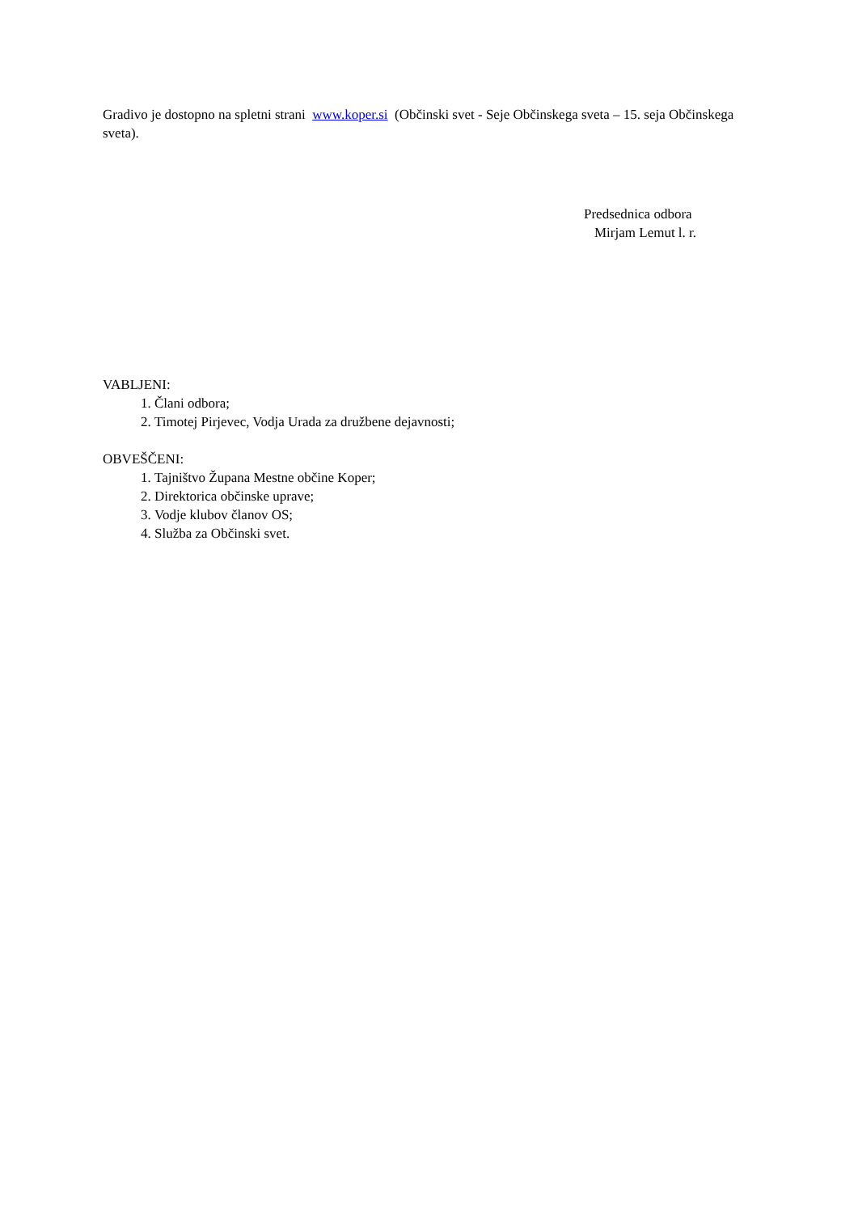Gradivo je dostopno na spletni strani www.koper.si (Občinski svet - Seje Občinskega sveta – 15. seja Občinskega sveta).
Predsednica odbora
Mirjam Lemut l. r.
VABLJENI:
1. Člani odbora;
2. Timotej Pirjevec, Vodja Urada za družbene dejavnosti;
OBVEŠČENI:
1. Tajništvo Župana Mestne občine Koper;
2. Direktorica občinske uprave;
3. Vodje klubov članov OS;
4. Služba za Občinski svet.